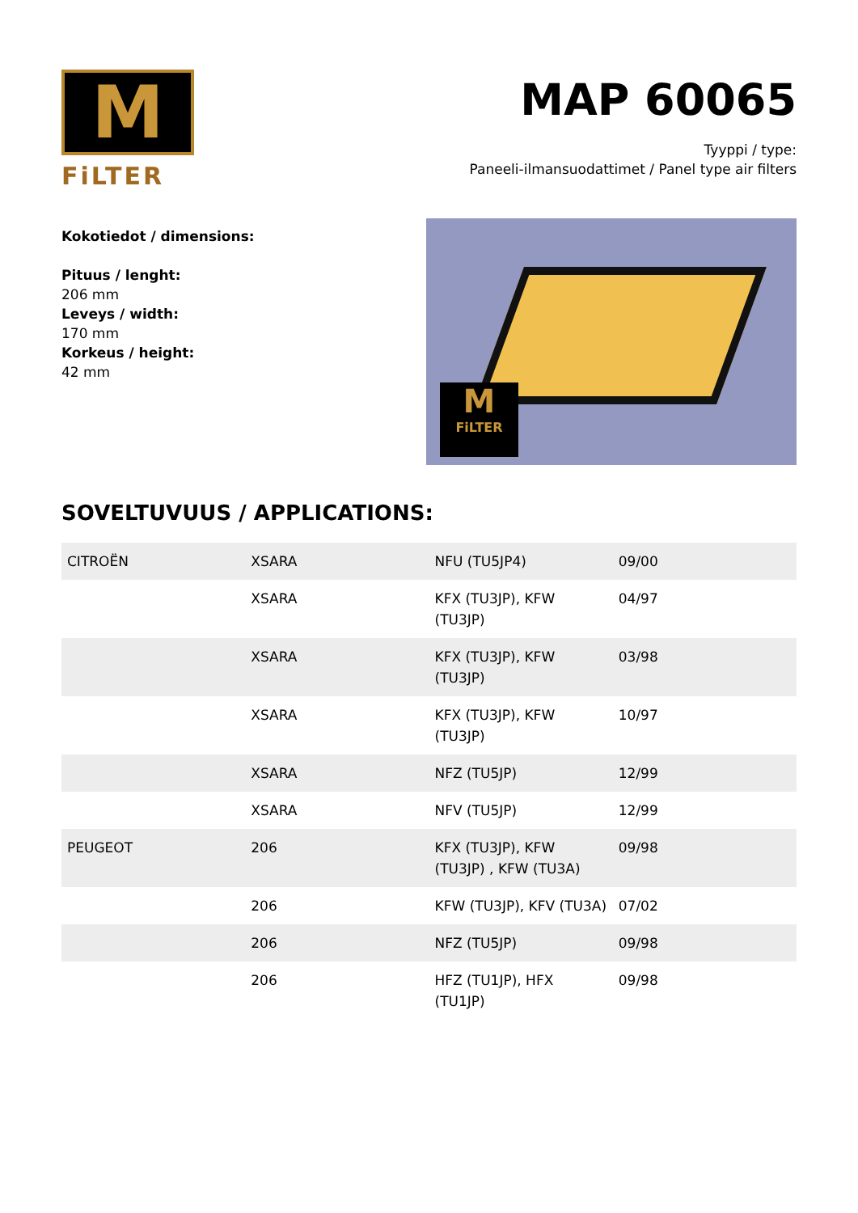M
FiLTER
MAP 60065
Tyyppi / type:
Paneeli-ilmansuodattimet / Panel type air filters
Kokotiedot / dimensions:
Pituus / lenght:
206 mm
Leveys / width:
170 mm
Korkeus / height:
42 mm
M
FiLTER
SOVELTUVUUS / APPLICATIONS:
| CITROËN | XSARA | NFU (TU5JP4) | 09/00 |
| | XSARA | KFX (TU3JP), KFW (TU3JP) | 04/97 |
| | XSARA | KFX (TU3JP), KFW (TU3JP) | 03/98 |
| | XSARA | KFX (TU3JP), KFW (TU3JP) | 10/97 |
| | XSARA | NFZ (TU5JP) | 12/99 |
| | XSARA | NFV (TU5JP) | 12/99 |
| PEUGEOT | 206 | KFX (TU3JP), KFW (TU3JP) , KFW (TU3A) | 09/98 |
| | 206 | KFW (TU3JP), KFV (TU3A) | 07/02 |
| | 206 | NFZ (TU5JP) | 09/98 |
| | 206 | HFZ (TU1JP), HFX (TU1JP) | 09/98 |